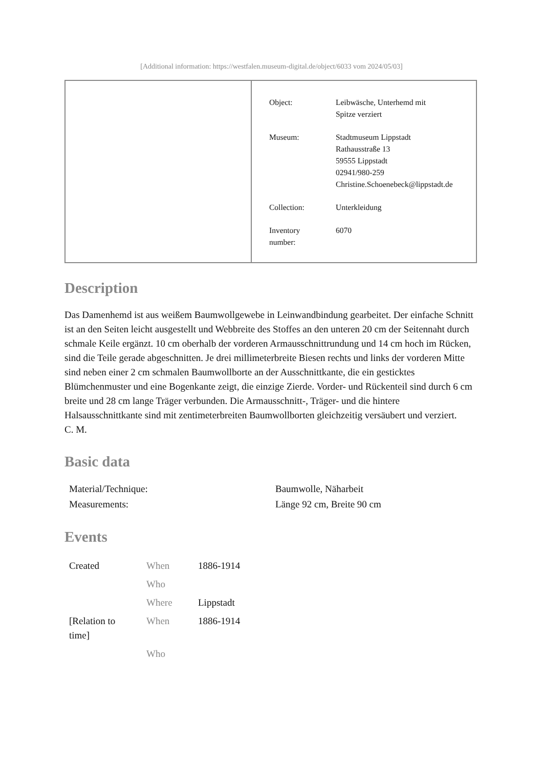[Additional information: https://westfalen.museum-digital.de/object/6033 vom 2024/05/03]
| Object: | Leibwäsche, Unterhemd mit Spitze verziert |
| Museum: | Stadtmuseum Lippstadt Rathausstraße 13 59555 Lippstadt 02941/980-259 Christine.Schoenebeck@lippstadt.de |
| Collection: | Unterkleidung |
| Inventory number: | 6070 |
Description
Das Damenhemd ist aus weißem Baumwollgewebe in Leinwandbindung gearbeitet. Der einfache Schnitt ist an den Seiten leicht ausgestellt und Webbreite des Stoffes an den unteren 20 cm der Seitennaht durch schmale Keile ergänzt. 10 cm oberhalb der vorderen Armausschnittrundung und 14 cm hoch im Rücken, sind die Teile gerade abgeschnitten. Je drei millimeterbreite Biesen rechts und links der vorderen Mitte sind neben einer 2 cm schmalen Baumwollborte an der Ausschnittkante, die ein gesticktes Blümchenmuster und eine Bogenkante zeigt, die einzige Zierde. Vorder- und Rückenteil sind durch 6 cm breite und 28 cm lange Träger verbunden. Die Armausschnitt-, Träger- und die hintere Halsausschnittkante sind mit zentimeterbreiten Baumwollborten gleichzeitig versäubert und verziert.
C. M.
Basic data
| Material/Technique: | Baumwolle, Näharbeit |
| Measurements: | Länge 92 cm, Breite 90 cm |
Events
| Created | When | 1886-1914 |
| | Who | |
| | Where | Lippstadt |
| [Relation to time] | When | 1886-1914 |
| | Who | |